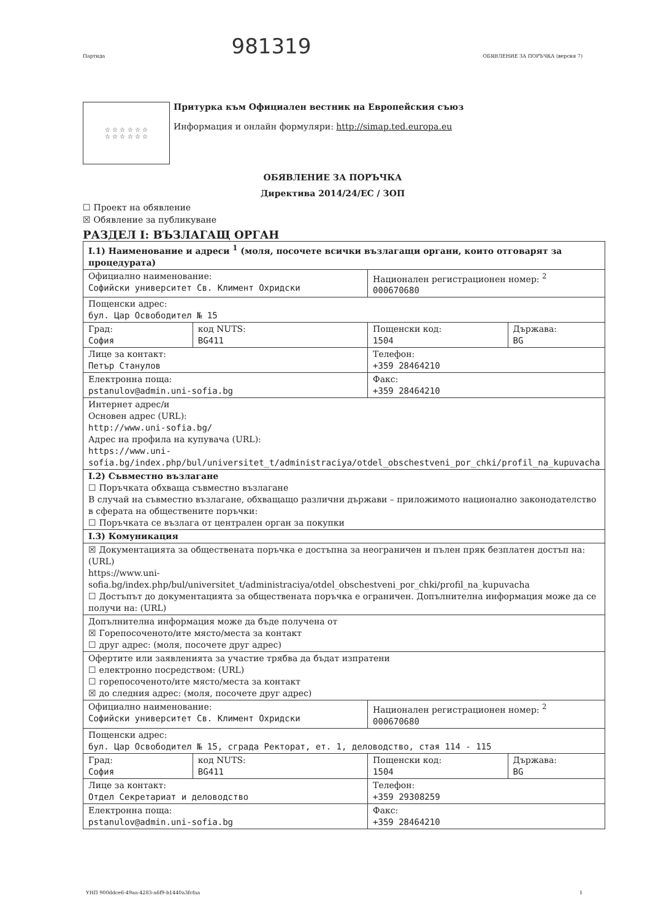981319
Партида ОБЯВЛЕНИЕ ЗА ПОРЪЧКА (версия 7)
☆ ☆ ☆ ☆ ☆ ☆
☆ ☆ ☆ ☆ ☆ ☆
Притурка към Официален вестник на Европейския съюз
Информация и онлайн формуляри: http://simap.ted.europa.eu
ОБЯВЛЕНИЕ ЗА ПОРЪЧКА
Директива 2014/24/ЕС / ЗОП
☐ Проект на обявление
☒ Обявление за публикуване
РАЗДЕЛ I: ВЪЗЛАГАЩ ОРГАН
| I.1) Наименование и адреси <sup>1</sup> (моля, посочете всички възлагащи органи, които отговарят за процедурата) | | | |
| Официално наименование: Софийски университет Св. Климент Охридски | | Национален регистрационен номер: <sup>2</sup> 000670680 | |
| Пощенски адрес: бул. Цар Освободител № 15 | | | |
| Град: София | код NUTS: BG411 | Пощенски код: 1504 | Държава: BG |
| Лице за контакт: Петър Станулов | | Телефон: +359 28464210 | |
| Електронна поща: pstanulov@admin.uni-sofia.bg | | Факс: +359 28464210 | |
| Интернет адрес/и Основен адрес (URL): http://www.uni-sofia.bg/ Адрес на профила на купувача (URL): https://www.uni-sofia.bg/index.php/bul/universitet_t/administraciya/otdel_obschestveni_por_chki/profil_na_kupuvacha | | | |
| I.2) Съвместно възлагане ☐ Поръчката обхваща съвместно възлагане В случай на съвместно възлагане, обхващащо различни държави – приложимото национално законодателство в сферата на обществените поръчки: ☐ Поръчката се възлага от централен орган за покупки | | | |
| I.3) Комуникация | | | |
| ☒ Документацията за обществената поръчка е достъпна за неограничен и пълен пряк безплатен достъп на: (URL) https://www.uni-sofia.bg/index.php/bul/universitet_t/administraciya/otdel_obschestveni_por_chki/profil_na_kupuvacha ☐ Достъпът до документацията за обществената поръчка е ограничен. Допълнителна информация може да се получи на: (URL) | | | |
| Допълнителна информация може да бъде получена от ☒ Горепосоченото/ите място/места за контакт ☐ друг адрес: (моля, посочете друг адрес) | | | |
| Офертите или заявленията за участие трябва да бъдат изпратени ☐ електронно посредством: (URL) ☐ горепосоченото/ите място/места за контакт ☒ до следния адрес: (моля, посочете друг адрес) | | | |
| Официално наименование: Софийски университет Св. Климент Охридски | | Национален регистрационен номер: <sup>2</sup> 000670680 | |
| Пощенски адрес: бул. Цар Освободител № 15, сграда Ректорат, ет. 1, деловодство, стая 114 - 115 | | | |
| Град: София | код NUTS: BG411 | Пощенски код: 1504 | Държава: BG |
| Лице за контакт: Отдел Секретариат и деловодство | | Телефон: +359 29308259 | |
| Електронна поща: pstanulov@admin.uni-sofia.bg | | Факс: +359 28464210 | |
УНП 900ddce6-49aa-4283-a6f9-b1440a3fcfaa 1